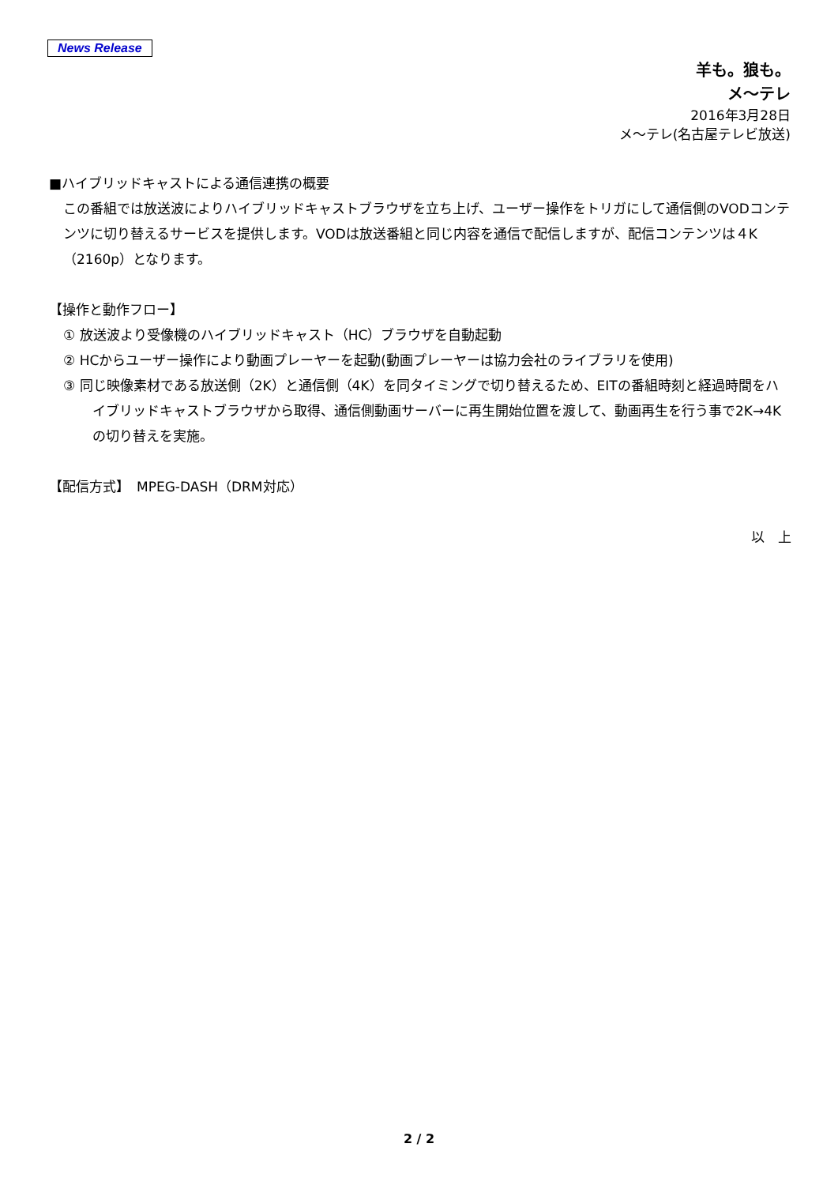News Release
羊も。狼も。
メ～テレ
2016年3月28日
メ～テレ(名古屋テレビ放送)
■ハイブリッドキャストによる通信連携の概要
この番組では放送波によりハイブリッドキャストブラウザを立ち上げ、ユーザー操作をトリガにして通信側のVODコンテンツに切り替えるサービスを提供します。VODは放送番組と同じ内容を通信で配信しますが、配信コンテンツは４K（2160p）となります。
【操作と動作フロー】
① 放送波より受像機のハイブリッドキャスト（HC）ブラウザを自動起動
② HCからユーザー操作により動画プレーヤーを起動(動画プレーヤーは協力会社のライブラリを使用)
③ 同じ映像素材である放送側（2K）と通信側（4K）を同タイミングで切り替えるため、EITの番組時刻と経過時間をハイブリッドキャストブラウザから取得、通信側動画サーバーに再生開始位置を渡して、動画再生を行う事で2K→4Kの切り替えを実施。
【配信方式】　MPEG-DASH（DRM対応）
以　上
2 / 2